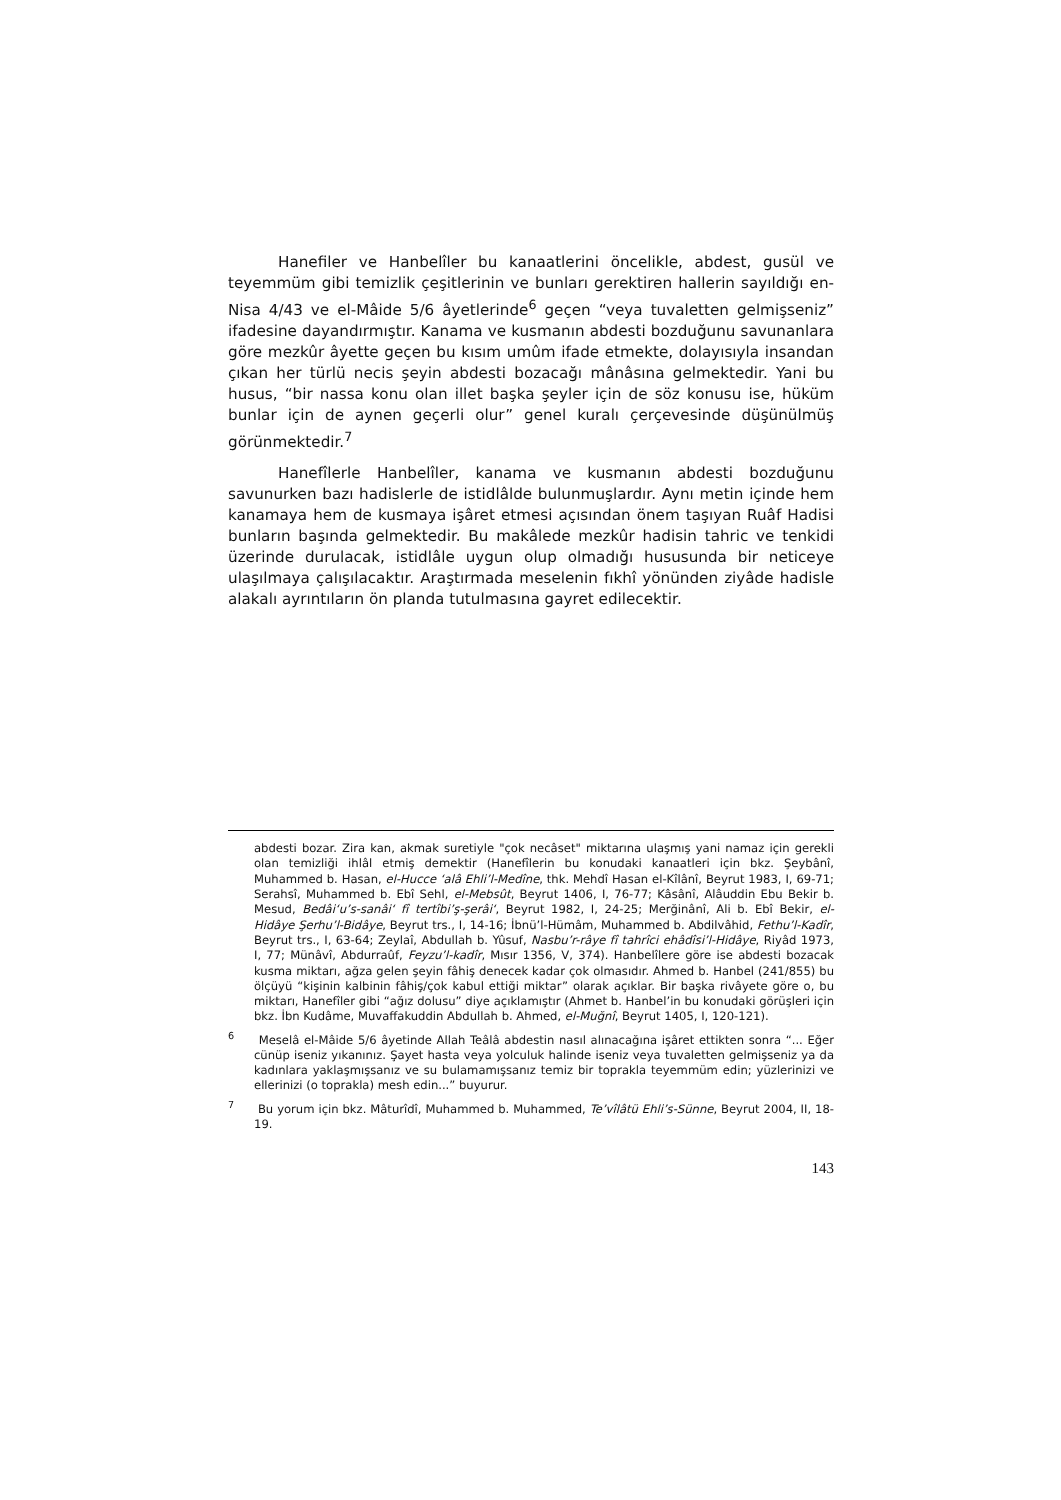Hanefiler ve Hanbelîler bu kanaatlerini öncelikle, abdest, gusül ve teyemmüm gibi temizlik çeşitlerinin ve bunları gerektiren hallerin sayıldığı en-Nisa 4/43 ve el-Mâide 5/6 âyetlerinde<sup>6</sup> geçen “veya tuvaletten gelmişseniz” ifadesine dayandırmıştır. Kanama ve kusmanın abdesti bozduğunu savunanlara göre mezkûr âyette geçen bu kısım umûm ifade etmekte, dolayısıyla insandan çıkan her türlü necis şeyin abdesti bozacağı mânâsına gelmektedir. Yani bu husus, “bir nassa konu olan illet başka şeyler için de söz konusu ise, hüküm bunlar için de aynen geçerli olur” genel kuralı çerçevesinde düşünülmüş görünmektedir.<sup>7</sup>
Hanefîlerle Hanbelîler, kanama ve kusmanın abdesti bozduğunu savunurken bazı hadislerle de istidlâlde bulunmuşlardır. Aynı metin içinde hem kanamaya hem de kusmaya işâret etmesi açısından önem taşıyan Ruâf Hadisi bunların başında gelmektedir. Bu makâlede mezkûr hadisin tahric ve tenkidi üzerinde durulacak, istidlâle uygun olup olmadığı hususunda bir neticeye ulaşılmaya çalışılacaktır. Araştırmada meselenin fıkhî yönünden ziyâde hadisle alakalı ayrıntıların ön planda tutulmasına gayret edilecektir.
abdesti bozar. Zira kan, akmak suretiyle "çok necâset" miktarına ulaşmış yani namaz için gerekli olan temizliği ihlâl etmiş demektir (Hanefîlerin bu konudaki kanaatleri için bkz. Şeybânî, Muhammed b. Hasan, el-Hucce ‘alâ Ehli’l-Medîne, thk. Mehdî Hasan el-Kîlânî, Beyrut 1983, I, 69-71; Serahsî, Muhammed b. Ebî Sehl, el-Mebsût, Beyrut 1406, I, 76-77; Kâsânî, Alâuddin Ebu Bekir b. Mesud, Bedâi‘u’s-sanâi‘ fî tertîbi’ş-şerâi‘, Beyrut 1982, I, 24-25; Merğinânî, Ali b. Ebî Bekir, el-Hidâye Şerhu’l-Bidâye, Beyrut trs., I, 14-16; İbnü’l-Hümâm, Muhammed b. Abdilvâhid, Fethu’l-Kadîr, Beyrut trs., I, 63-64; Zeylaî, Abdullah b. Yûsuf, Nasbu’r-râye fî tahrîci ehâdîsi’l-Hidâye, Riyâd 1973, I, 77; Münâvî, Abdurraûf, Feyzu’l-kadîr, Mısır 1356, V, 374). Hanbelîlere göre ise abdesti bozacak kusma miktarı, ağza gelen şeyin fâhiş denecek kadar çok olmasıdır. Ahmed b. Hanbel (241/855) bu ölçüyü “kişinin kalbinin fâhiş/çok kabul ettiği miktar” olarak açıklar. Bir başka rivâyete göre o, bu miktarı, Hanefîler gibi “ağız dolusu” diye açıklamıştır (Ahmet b. Hanbel’in bu konudaki görüşleri için bkz. İbn Kudâme, Muvaffakuddin Abdullah b. Ahmed, el-Muğnî, Beyrut 1405, I, 120-121).
<sup>6</sup> Meselâ el-Mâide 5/6 âyetinde Allah Teâlâ abdestin nasıl alınacağına işâret ettikten sonra “... Eğer cünüp iseniz yıkanınız. Şayet hasta veya yolculuk halinde iseniz veya tuvaletten gelmişseniz ya da kadınlara yaklaşmışsanız ve su bulamamışsanız temiz bir toprakla teyemmüm edin; yüzlerinizi ve ellerinizi (o toprakla) mesh edin...” buyurur.
<sup>7</sup> Bu yorum için bkz. Mâturîdî, Muhammed b. Muhammed, Te’vîlâtü Ehli’s-Sünne, Beyrut 2004, II, 18-19.
143